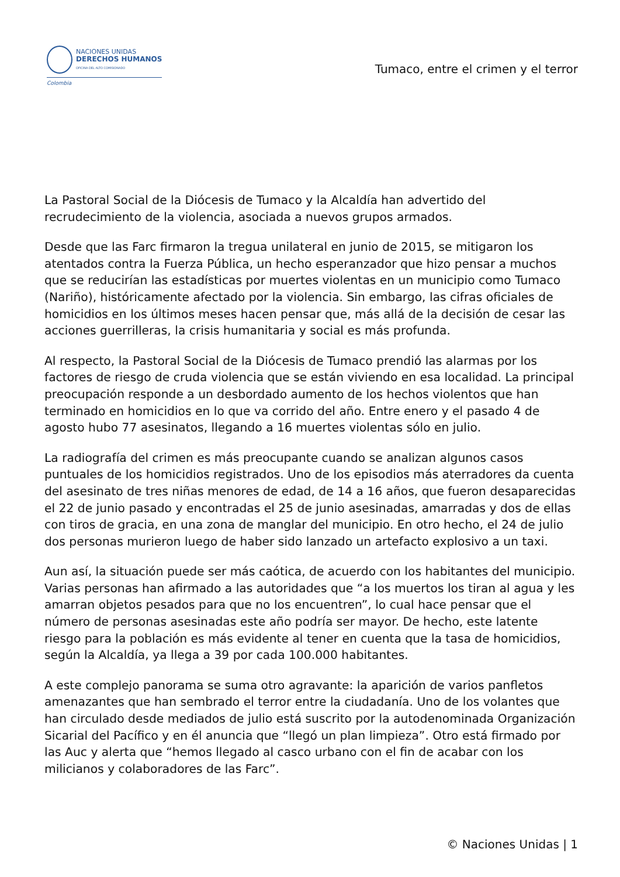NACIONES UNIDAS
DERECHOS HUMANOS
OFICINA DEL ALTO COMISIONADO
Colombia
Tumaco, entre el crimen y el terror
La Pastoral Social de la Diócesis de Tumaco y la Alcaldía han advertido del recrudecimiento de la violencia, asociada a nuevos grupos armados.
Desde que las Farc firmaron la tregua unilateral en junio de 2015, se mitigaron los atentados contra la Fuerza Pública, un hecho esperanzador que hizo pensar a muchos que se reducirían las estadísticas por muertes violentas en un municipio como Tumaco (Nariño), históricamente afectado por la violencia. Sin embargo, las cifras oficiales de homicidios en los últimos meses hacen pensar que, más allá de la decisión de cesar las acciones guerrilleras, la crisis humanitaria y social es más profunda.
Al respecto, la Pastoral Social de la Diócesis de Tumaco prendió las alarmas por los factores de riesgo de cruda violencia que se están viviendo en esa localidad. La principal preocupación responde a un desbordado aumento de los hechos violentos que han terminado en homicidios en lo que va corrido del año. Entre enero y el pasado 4 de agosto hubo 77 asesinatos, llegando a 16 muertes violentas sólo en julio.
La radiografía del crimen es más preocupante cuando se analizan algunos casos puntuales de los homicidios registrados. Uno de los episodios más aterradores da cuenta del asesinato de tres niñas menores de edad, de 14 a 16 años, que fueron desaparecidas el 22 de junio pasado y encontradas el 25 de junio asesinadas, amarradas y dos de ellas con tiros de gracia, en una zona de manglar del municipio. En otro hecho, el 24 de julio dos personas murieron luego de haber sido lanzado un artefacto explosivo a un taxi.
Aun así, la situación puede ser más caótica, de acuerdo con los habitantes del municipio. Varias personas han afirmado a las autoridades que “a los muertos los tiran al agua y les amarran objetos pesados para que no los encuentren”, lo cual hace pensar que el número de personas asesinadas este año podría ser mayor. De hecho, este latente riesgo para la población es más evidente al tener en cuenta que la tasa de homicidios, según la Alcaldía, ya llega a 39 por cada 100.000 habitantes.
A este complejo panorama se suma otro agravante: la aparición de varios panfletos amenazantes que han sembrado el terror entre la ciudadanía. Uno de los volantes que han circulado desde mediados de julio está suscrito por la autodenominada Organización Sicarial del Pacífico y en él anuncia que “llegó un plan limpieza”. Otro está firmado por las Auc y alerta que “hemos llegado al casco urbano con el fin de acabar con los milicianos y colaboradores de las Farc”.
© Naciones Unidas | 1